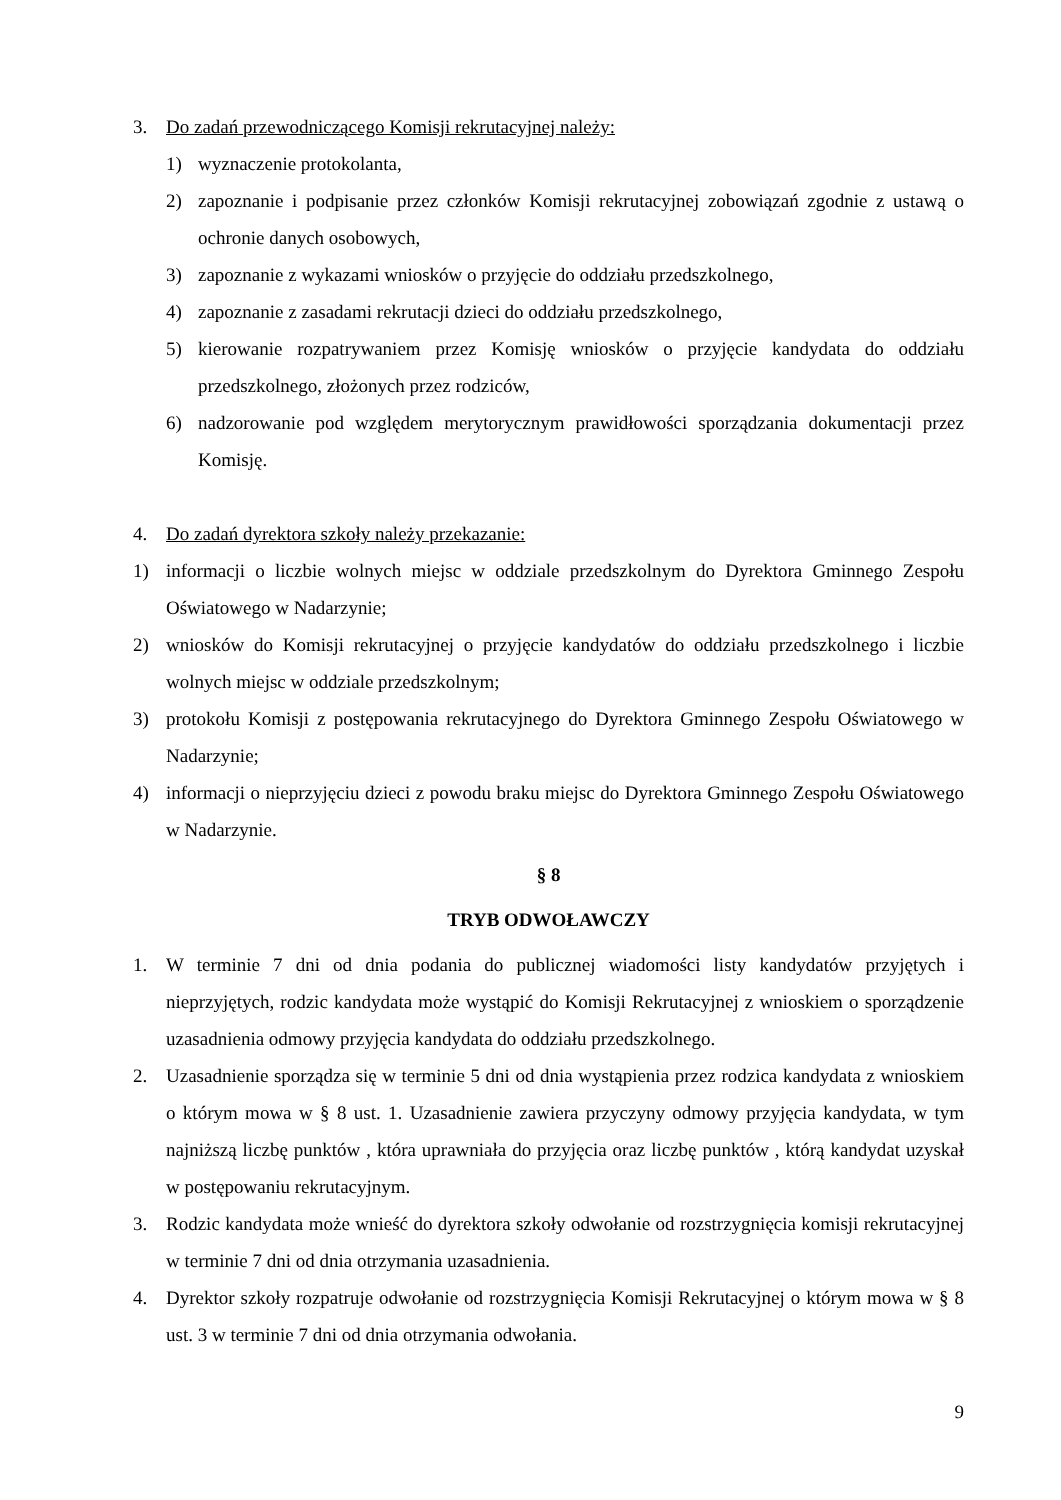3. Do zadań przewodniczącego Komisji rekrutacyjnej należy:
1) wyznaczenie protokolanta,
2) zapoznanie i podpisanie przez członków Komisji rekrutacyjnej zobowiązań zgodnie z ustawą o ochronie danych osobowych,
3) zapoznanie z wykazami wniosków o przyjęcie do oddziału przedszkolnego,
4) zapoznanie z zasadami rekrutacji dzieci do oddziału przedszkolnego,
5) kierowanie rozpatrywaniem przez Komisję wniosków o przyjęcie kandydata do oddziału przedszkolnego, złożonych przez rodziców,
6) nadzorowanie pod względem merytorycznym prawidłowości sporządzania dokumentacji przez Komisję.
4. Do zadań dyrektora szkoły należy przekazanie:
1) informacji o liczbie wolnych miejsc w oddziale przedszkolnym do Dyrektora Gminnego Zespołu Oświatowego w Nadarzynie;
2) wniosków do Komisji rekrutacyjnej o przyjęcie kandydatów do oddziału przedszkolnego i liczbie wolnych miejsc w oddziale przedszkolnym;
3) protokołu Komisji z postępowania rekrutacyjnego do Dyrektora Gminnego Zespołu Oświatowego w Nadarzynie;
4) informacji o nieprzyjęciu dzieci z powodu braku miejsc do Dyrektora Gminnego Zespołu Oświatowego w Nadarzynie.
§ 8
TRYB ODWOŁAWCZY
1. W terminie 7 dni od dnia podania do publicznej wiadomości listy kandydatów przyjętych i nieprzyjętych, rodzic kandydata może wystąpić do Komisji Rekrutacyjnej z wnioskiem o sporządzenie uzasadnienia odmowy przyjęcia kandydata do oddziału przedszkolnego.
2. Uzasadnienie sporządza się w terminie 5 dni od dnia wystąpienia przez rodzica kandydata z wnioskiem o którym mowa w § 8 ust. 1. Uzasadnienie zawiera przyczyny odmowy przyjęcia kandydata, w tym najniższą liczbę punktów , która uprawniała do przyjęcia oraz liczbę punktów , którą kandydat uzyskał w postępowaniu rekrutacyjnym.
3. Rodzic kandydata może wnieść do dyrektora szkoły odwołanie od rozstrzygnięcia komisji rekrutacyjnej w terminie 7 dni od dnia otrzymania uzasadnienia.
4. Dyrektor szkoły rozpatruje odwołanie od rozstrzygnięcia Komisji Rekrutacyjnej o którym mowa w § 8 ust. 3 w terminie 7 dni od dnia otrzymania odwołania.
9